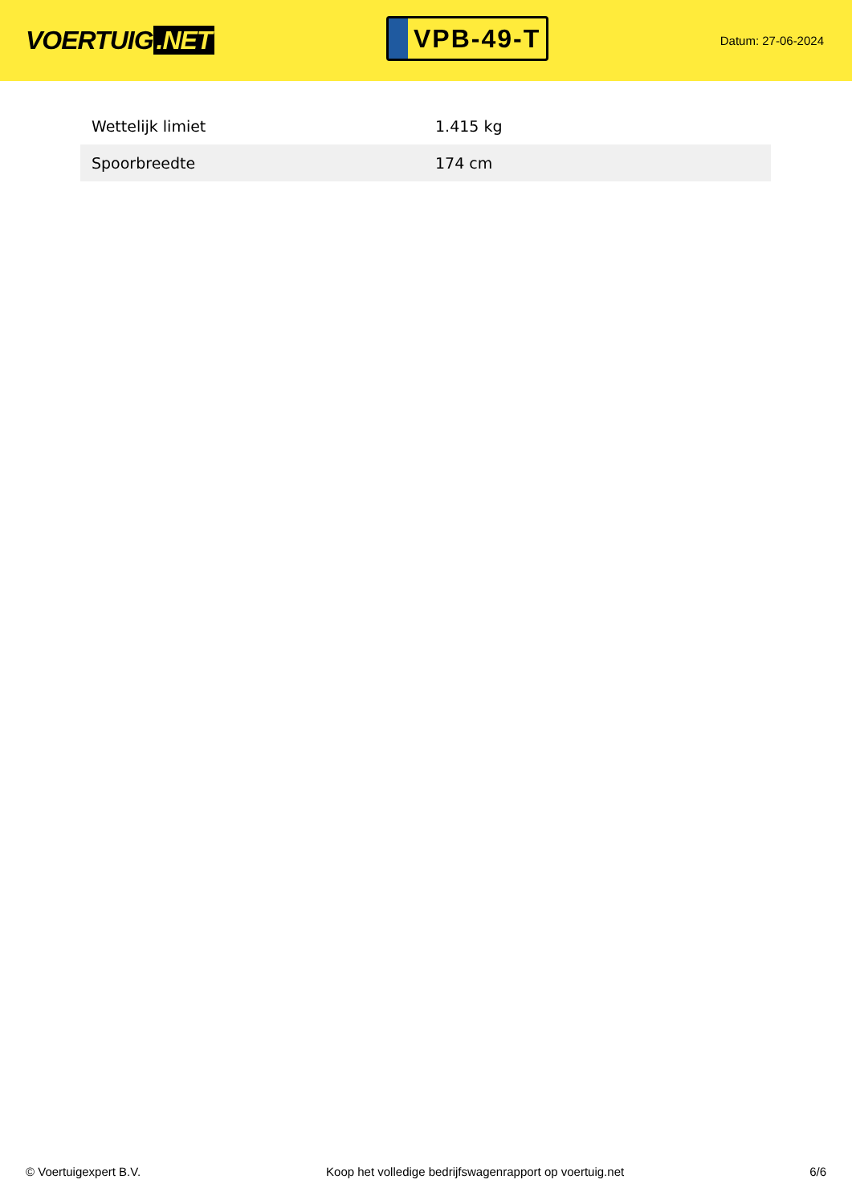VOERTUIG.NET
VPB-49-T
Datum: 27-06-2024
| Wettelijk limiet | 1.415 kg |
| Spoorbreedte | 174 cm |
© Voertuigexpert B.V. Koop het volledige bedrijfswagenrapport op voertuig.net 6/6